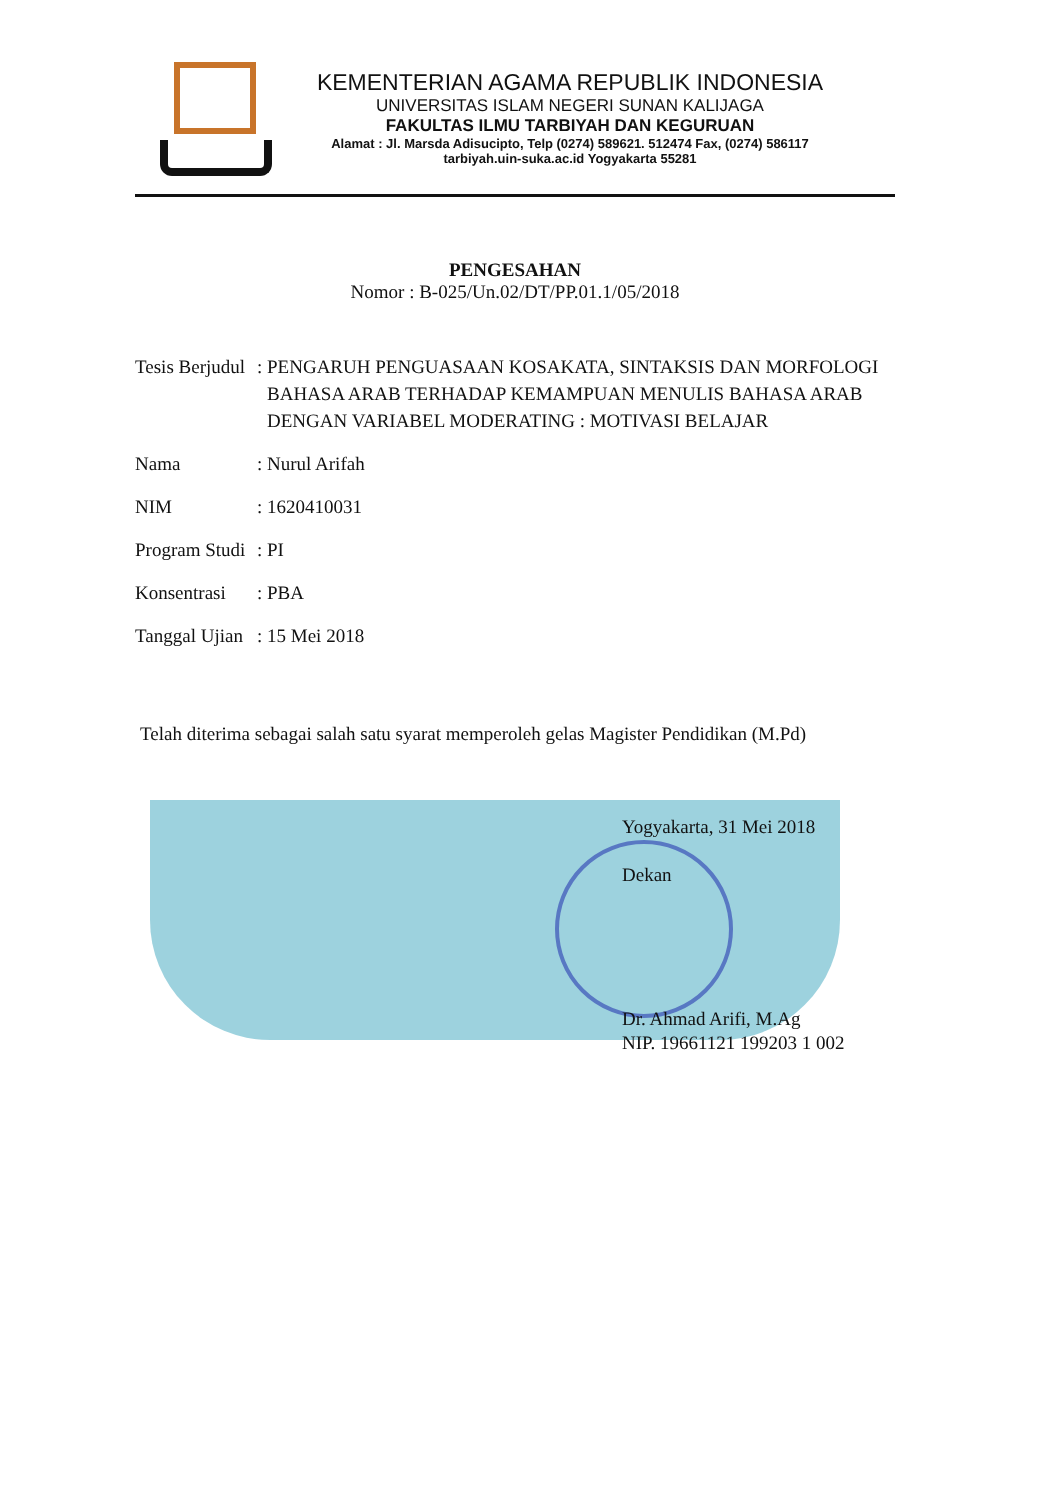KEMENTERIAN AGAMA REPUBLIK INDONESIA
UNIVERSITAS ISLAM NEGERI SUNAN KALIJAGA
FAKULTAS ILMU TARBIYAH DAN KEGURUAN
Alamat : Jl. Marsda Adisucipto, Telp (0274) 589621. 512474 Fax, (0274) 586117
tarbiyah.uin-suka.ac.id Yogyakarta 55281
PENGESAHAN
Nomor : B-025/Un.02/DT/PP.01.1/05/2018
| Tesis Berjudul | : | PENGARUH PENGUASAAN KOSAKATA, SINTAKSIS DAN MORFOLOGI BAHASA ARAB TERHADAP KEMAMPUAN MENULIS BAHASA ARAB DENGAN VARIABEL MODERATING : MOTIVASI BELAJAR |
| Nama | : | Nurul Arifah |
| NIM | : | 1620410031 |
| Program Studi | : | PI |
| Konsentrasi | : | PBA |
| Tanggal Ujian | : | 15 Mei 2018 |
Telah diterima sebagai salah satu syarat memperoleh gelas Magister Pendidikan (M.Pd)
Yogyakarta, 31 Mei 2018
Dekan
Dr. Ahmad Arifi, M.Ag
NIP. 19661121 199203 1 002